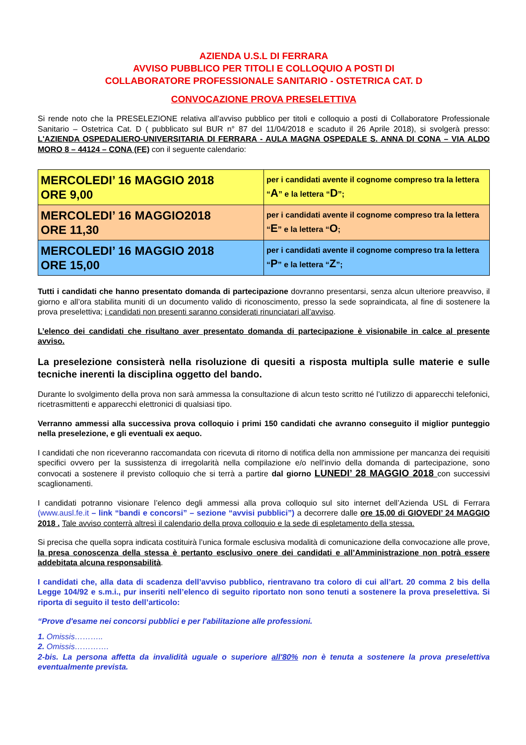AZIENDA U.S.L DI FERRARA
AVVISO PUBBLICO PER TITOLI E COLLOQUIO A POSTI DI
COLLABORATORE PROFESSIONALE SANITARIO - OSTETRICA CAT. D
CONVOCAZIONE PROVA PRESELETTIVA
Si rende noto che la PRESELEZIONE relativa all’avviso pubblico per titoli e colloquio a posti di Collaboratore Professionale Sanitario – Ostetrica Cat. D ( pubblicato sul BUR n° 87 del 11/04/2018 e scaduto il 26 Aprile 2018), si svolgerà presso: L'AZIENDA OSPEDALIERO-UNIVERSITARIA DI FERRARA - AULA MAGNA OSPEDALE S. ANNA DI CONA – VIA ALDO MORO 8 – 44124 – CONA (FE) con il seguente calendario:
| MERCOLEDI’ 16 MAGGIO 2018 ORE 9,00 | per i candidati avente il cognome compreso tra la lettera “ A ” e la lettera “ D ”; |
| MERCOLEDI’ 16 MAGGIO2018 ORE 11,30 | per i candidati avente il cognome compreso tra la lettera “ E ” e la lettera “ O ; |
| MERCOLEDI’ 16 MAGGIO 2018 ORE 15,00 | per i candidati avente il cognome compreso tra la lettera “ P ” e la lettera “ Z ”; |
Tutti i candidati che hanno presentato domanda di partecipazione dovranno presentarsi, senza alcun ulteriore preavviso, il giorno e all’ora stabilita muniti di un documento valido di riconoscimento, presso la sede sopraindicata, al fine di sostenere la prova preselettiva; i candidati non presenti saranno considerati rinunciatari all’avviso.
L’elenco dei candidati che risultano aver presentato domanda di partecipazione è visionabile in calce al presente avviso.
La preselezione consisterà nella risoluzione di quesiti a risposta multipla sulle materie e sulle tecniche inerenti la disciplina oggetto del bando.
Durante lo svolgimento della prova non sarà ammessa la consultazione di alcun testo scritto né l’utilizzo di apparecchi telefonici, ricetrasmittenti e apparecchi elettronici di qualsiasi tipo.
Verranno ammessi alla successiva prova colloquio i primi 150 candidati che avranno conseguito il miglior punteggio nella preselezione, e gli eventuali ex aequo.
I candidati che non riceveranno raccomandata con ricevuta di ritorno di notifica della non ammissione per mancanza dei requisiti specifici ovvero per la sussistenza di irregolarità nella compilazione e/o nell'invio della domanda di partecipazione, sono convocati a sostenere il previsto colloquio che si terrà a partire dal giorno LUNEDI’ 28 MAGGIO 2018 con successivi scaglionamenti.
I candidati potranno visionare l’elenco degli ammessi alla prova colloquio sul sito internet dell’Azienda USL di Ferrara (www.ausl.fe.it – link “bandi e concorsi” – sezione “avvisi pubblici”) a decorrere dalle ore 15,00 di GIOVEDI’ 24 MAGGIO 2018 . Tale avviso conterrà altresì il calendario della prova colloquio e la sede di espletamento della stessa.
Si precisa che quella sopra indicata costituirà l’unica formale esclusiva modalità di comunicazione della convocazione alle prove, la presa conoscenza della stessa è pertanto esclusivo onere dei candidati e all’Amministrazione non potrà essere addebitata alcuna responsabilità.
I candidati che, alla data di scadenza dell’avviso pubblico, rientravano tra coloro di cui all’art. 20 comma 2 bis della Legge 104/92 e s.m.i., pur inseriti nell’elenco di seguito riportato non sono tenuti a sostenere la prova preselettiva. Si riporta di seguito il testo dell’articolo:
“Prove d'esame nei concorsi pubblici e per l'abilitazione alle professioni.
1. Omissis………..
2. Omissis………….
2-bis. La persona affetta da invalidità uguale o superiore all'80% non è tenuta a sostenere la prova preselettiva eventualmente prevista.